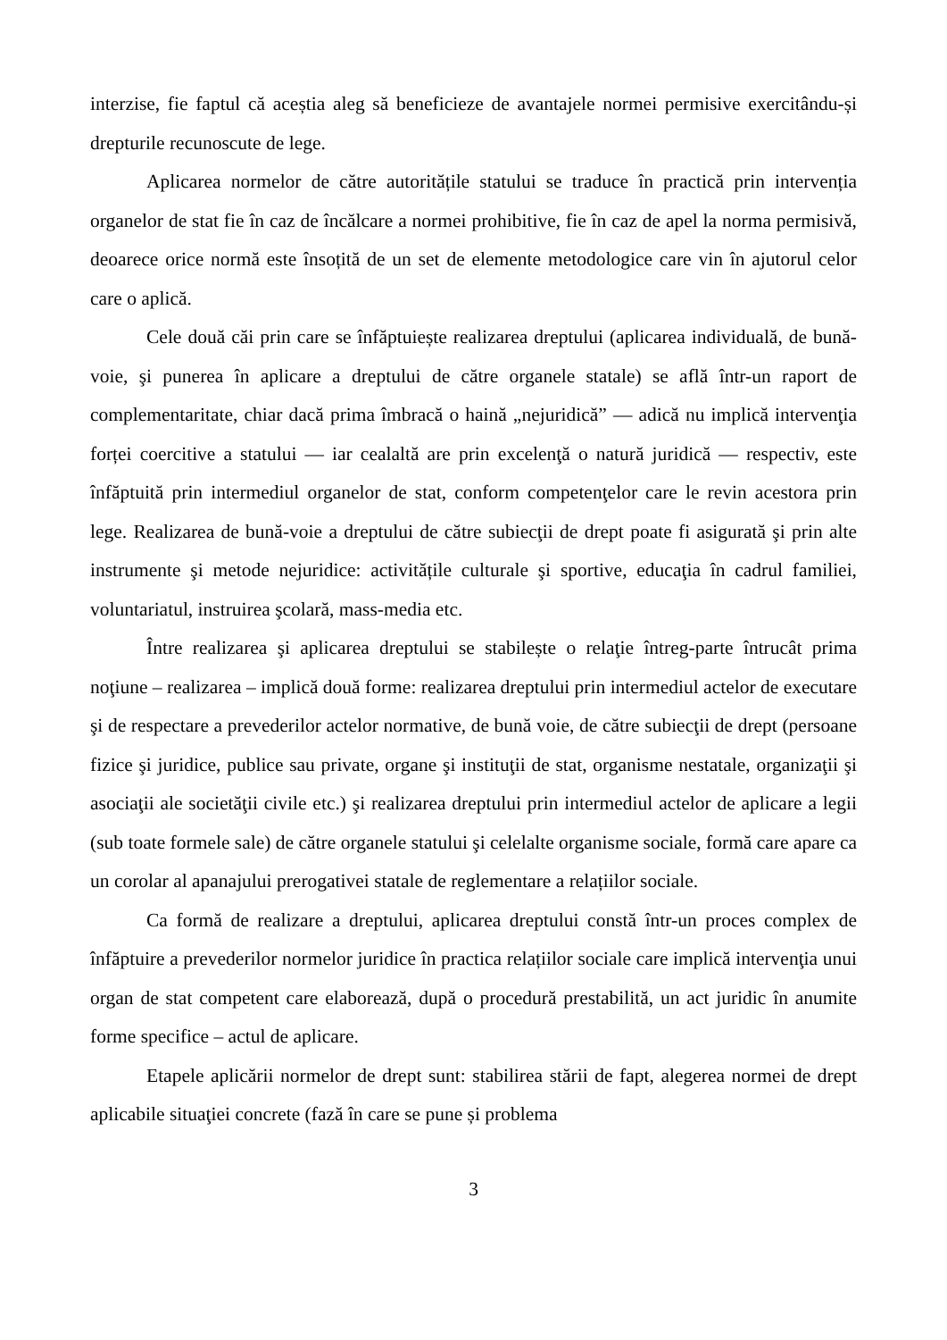interzise, fie faptul că aceștia aleg să beneficieze de avantajele normei permisive exercitându-și drepturile recunoscute de lege.
Aplicarea normelor de către autoritățile statului se traduce în practică prin intervenția organelor de stat fie în caz de încălcare a normei prohibitive, fie în caz de apel la norma permisivă, deoarece orice normă este însoțită de un set de elemente metodologice care vin în ajutorul celor care o aplică.
Cele două căi prin care se înfăptuiește realizarea dreptului (aplicarea individuală, de bună-voie, şi punerea în aplicare a dreptului de către organele statale) se află într-un raport de complementaritate, chiar dacă prima îmbracă o haină „nejuridică” — adică nu implică intervenţia forței coercitive a statului — iar cealaltă are prin excelenţă o natură juridică — respectiv, este înfăptuită prin intermediul organelor de stat, conform competenţelor care le revin acestora prin lege. Realizarea de bună-voie a dreptului de către subiecţii de drept poate fi asigurată şi prin alte instrumente şi metode nejuridice: activitățile culturale şi sportive, educaţia în cadrul familiei, voluntariatul, instruirea şcolară, mass-media etc.
Între realizarea şi aplicarea dreptului se stabilește o relaţie întreg-parte întrucât prima noţiune – realizarea – implică două forme: realizarea dreptului prin intermediul actelor de executare şi de respectare a prevederilor actelor normative, de bună voie, de către subiecţii de drept (persoane fizice şi juridice, publice sau private, organe şi instituţii de stat, organisme nestatale, organizaţii şi asociaţii ale societăţii civile etc.) şi realizarea dreptului prin intermediul actelor de aplicare a legii (sub toate formele sale) de către organele statului şi celelalte organisme sociale, formă care apare ca un corolar al apanajului prerogativei statale de reglementare a relațiilor sociale.
Ca formă de realizare a dreptului, aplicarea dreptului constă într-un proces complex de înfăptuire a prevederilor normelor juridice în practica relațiilor sociale care implică intervenţia unui organ de stat competent care elaborează, după o procedură prestabilită, un act juridic în anumite forme specifice – actul de aplicare.
Etapele aplicării normelor de drept sunt: stabilirea stării de fapt, alegerea normei de drept aplicabile situaţiei concrete (fază în care se pune și problema
3